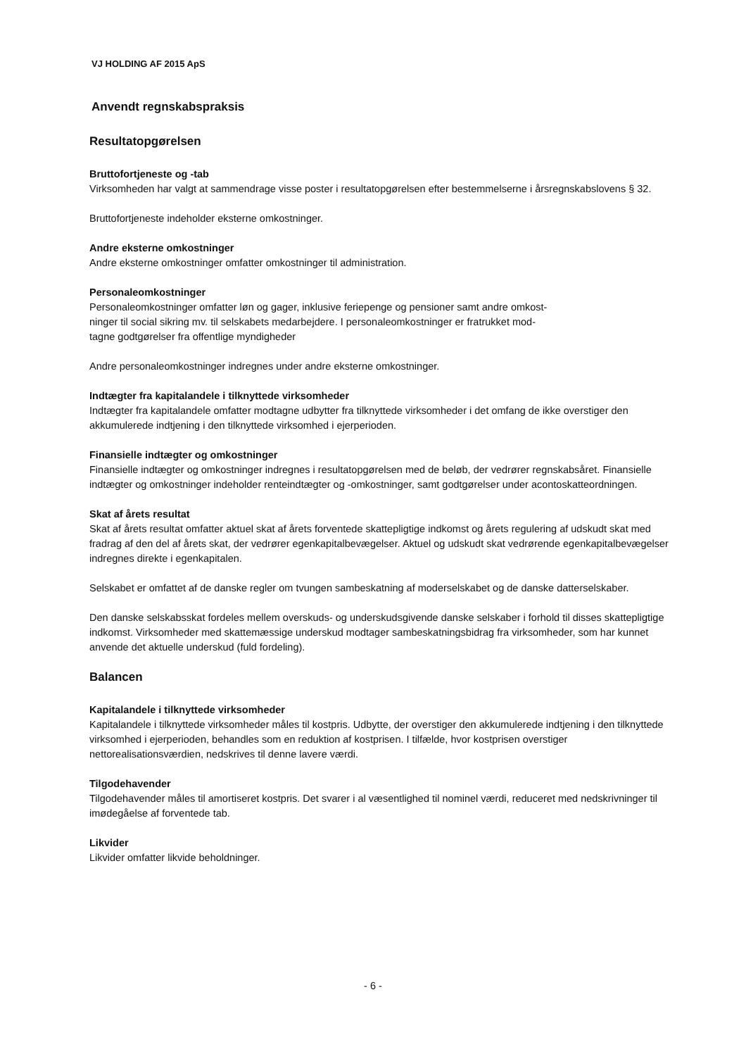VJ HOLDING AF 2015 ApS
Anvendt regnskabspraksis
Resultatopgørelsen
Bruttofortjeneste og -tab
Virksomheden har valgt at sammendrage visse poster i resultatopgørelsen efter bestemmelserne i årsregnskabslovens § 32.
Bruttofortjeneste indeholder eksterne omkostninger.
Andre eksterne omkostninger
Andre eksterne omkostninger omfatter omkostninger til administration.
Personaleomkostninger
Personaleomkostninger omfatter løn og gager, inklusive feriepenge og pensioner samt andre omkost-
ninger til social sikring mv. til selskabets medarbejdere. I personaleomkostninger er fratrukket mod-
tagne godtgørelser fra offentlige myndigheder
Andre personaleomkostninger indregnes under andre eksterne omkostninger.
Indtægter fra kapitalandele i tilknyttede virksomheder
Indtægter fra kapitalandele omfatter modtagne udbytter fra tilknyttede virksomheder i det omfang de ikke overstiger den akkumulerede indtjening i den tilknyttede virksomhed i ejerperioden.
Finansielle indtægter og omkostninger
Finansielle indtægter og omkostninger indregnes i resultatopgørelsen med de beløb, der vedrører regnskabsåret. Finansielle indtægter og omkostninger indeholder renteindtægter og -omkostninger, samt godtgørelser under acontoskatteordningen.
Skat af årets resultat
Skat af årets resultat omfatter aktuel skat af årets forventede skattepligtige indkomst og årets regulering af udskudt skat med fradrag af den del af årets skat, der vedrører egenkapitalbevægelser. Aktuel og udskudt skat vedrørende egenkapitalbevægelser indregnes direkte i egenkapitalen.
Selskabet er omfattet af de danske regler om tvungen sambeskatning af moderselskabet og de danske datterselskaber.
Den danske selskabsskat fordeles mellem overskuds- og underskudsgivende danske selskaber i forhold til disses skattepligtige indkomst. Virksomheder med skattemæssige underskud modtager sambeskatningsbidrag fra virksomheder, som har kunnet anvende det aktuelle underskud (fuld fordeling).
Balancen
Kapitalandele i tilknyttede virksomheder
Kapitalandele i tilknyttede virksomheder måles til kostpris. Udbytte, der overstiger den akkumulerede indtjening i den tilknyttede virksomhed i ejerperioden, behandles som en reduktion af kostprisen. I tilfælde, hvor kostprisen overstiger nettorealisationsværdien, nedskrives til denne lavere værdi.
Tilgodehavender
Tilgodehavender måles til amortiseret kostpris. Det svarer i al væsentlighed til nominel værdi, reduceret med nedskrivninger til imødegåelse af forventede tab.
Likvider
Likvider omfatter likvide beholdninger.
- 6 -